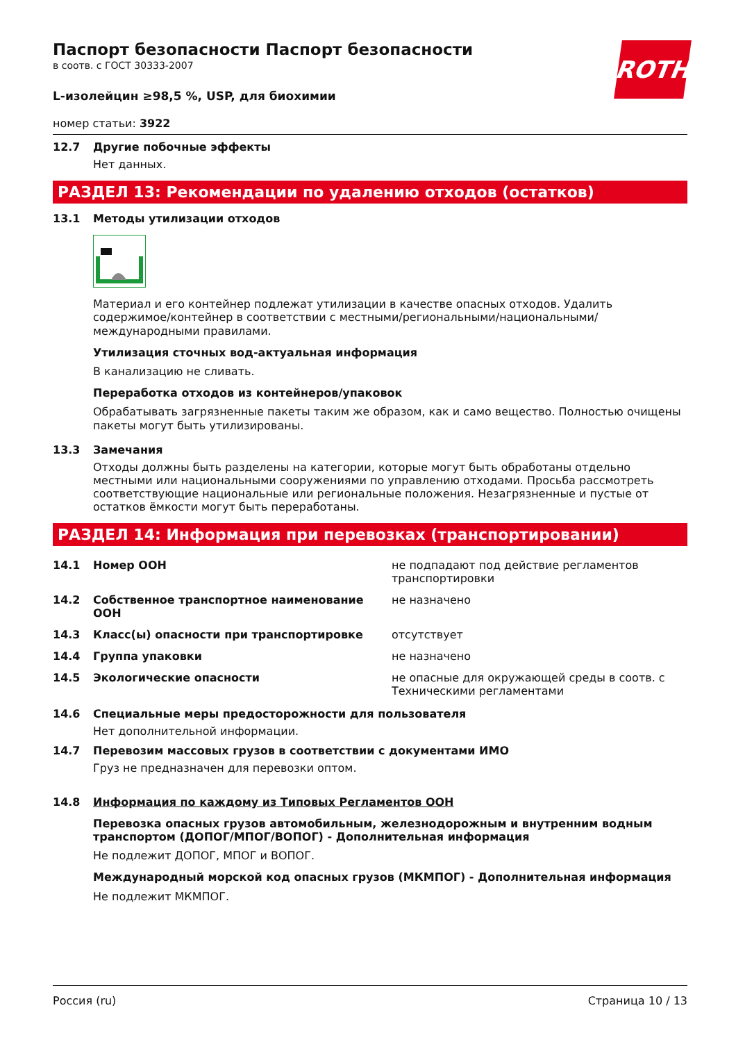Паспорт безопасности Паспорт безопасности
в соотв. с ГОСТ 30333-2007
ROTH
L-изолейцин ≥98,5 %, USP, для биохимии
номер статьи: 3922
12.7 Другие побочные эффекты
Нет данных.
РАЗДЕЛ 13: Рекомендации по удалению отходов (остатков)
13.1 Методы утилизации отходов
Материал и его контейнер подлежат утилизации в качестве опасных отходов. Удалить содержимое/контейнер в соответствии с местными/региональными/национальными/международными правилами.
Утилизация сточных вод-актуальная информация
В канализацию не сливать.
Переработка отходов из контейнеров/упаковок
Обрабатывать загрязненные пакеты таким же образом, как и само вещество. Полностью очищены пакеты могут быть утилизированы.
13.3 Замечания
Отходы должны быть разделены на категории, которые могут быть обработаны отдельно местными или национальными сооружениями по управлению отходами. Просьба рассмотреть соответствующие национальные или региональные положения. Незагрязненные и пустые от остатков ёмкости могут быть переработаны.
РАЗДЕЛ 14: Информация при перевозках (транспортировании)
| 14.1 | Номер ООН | не подпадают под действие регламентов транспортировки |
| 14.2 | Собственное транспортное наименование ООН | не назначено |
| 14.3 | Класс(ы) опасности при транспортировке | отсутствует |
| 14.4 | Группа упаковки | не назначено |
| 14.5 | Экологические опасности | не опасные для окружающей среды в соотв. с Техническими регламентами |
14.6 Специальные меры предосторожности для пользователя
Нет дополнительной информации.
14.7 Перевозим массовых грузов в соответствии с документами ИМО
Груз не предназначен для перевозки оптом.
14.8 Информация по каждому из Типовых Регламентов ООН
Перевозка опасных грузов автомобильным, железнодорожным и внутренним водным транспортом (ДОПОГ/МПОГ/ВОПОГ) - Дополнительная информация
Не подлежит ДОПОГ, МПОГ и ВОПОГ.
Международный морской код опасных грузов (МКМПОГ) - Дополнительная информация
Не подлежит МКМПОГ.
Россия (ru) Страница 10 / 13